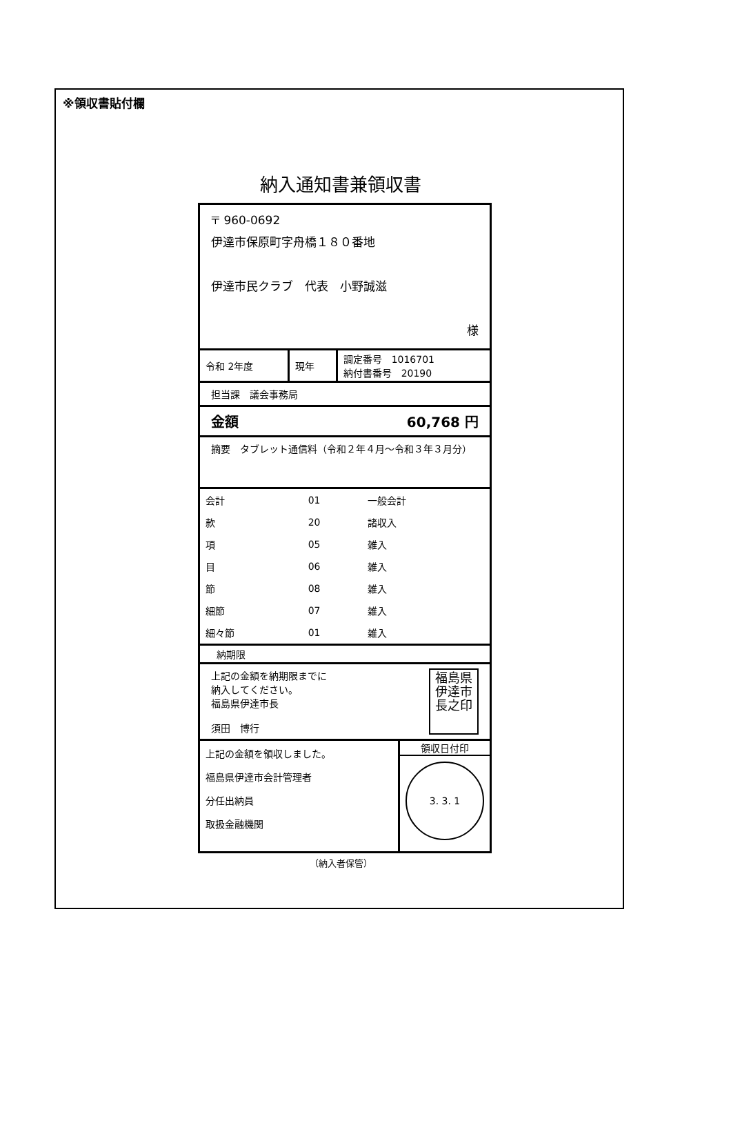※領収書貼付欄
納入通知書兼領収書
〒 960-0692
伊達市保原町字舟橋１８０番地
伊達市民クラブ　代表　小野誠滋
様
| 令和 2年度 | 現年 | 調定番号 1016701 納付書番号 20190 |
担当課　議会事務局
金額 60,768 円
摘要　タブレット通信料（令和２年４月～令和３年３月分）
| 会計 | 01 | 一般会計 |
| 款 | 20 | 諸収入 |
| 項 | 05 | 雑入 |
| 目 | 06 | 雑入 |
| 節 | 08 | 雑入 |
| 細節 | 07 | 雑入 |
| 細々節 | 01 | 雑入 |
納期限
上記の金額を納期限までに
納入してください。
福島県伊達市長
須田　博行
福島県
伊達市
長之印
| 上記の金額を領収しました。 福島県伊達市会計管理者 分任出納員 取扱金融機関 | 領収日付印 3. 3. 1 |
（納入者保管）